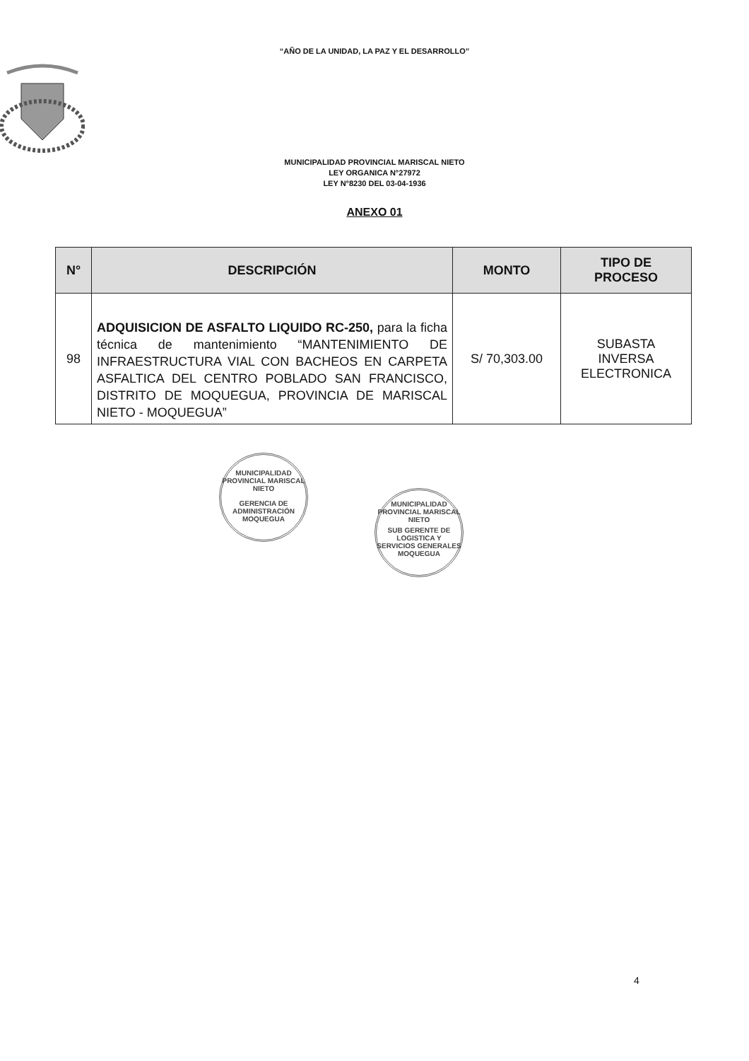“AÑO DE LA UNIDAD, LA PAZ Y EL DESARROLLO”
MUNICIPALIDAD PROVINCIAL MARISCAL NIETO
LEY ORGANICA N°27972
LEY N°8230 DEL 03-04-1936
ANEXO 01
| N° | DESCRIPCIÓN | MONTO | TIPO DE PROCESO |
| --- | --- | --- | --- |
| 98 | ADQUISICION DE ASFALTO LIQUIDO RC-250, para la ficha técnica de mantenimiento “MANTENIMIENTO DE INFRAESTRUCTURA VIAL CON BACHEOS EN CARPETA ASFALTICA DEL CENTRO POBLADO SAN FRANCISCO, DISTRITO DE MOQUEGUA, PROVINCIA DE MARISCAL NIETO - MOQUEGUA” | S/ 70,303.00 | SUBASTA INVERSA ELECTRONICA |
MUNICIPALIDAD PROVINCIAL MARISCAL NIETO
GERENCIA DE ADMINISTRACIÓN
MOQUEGUA
MUNICIPALIDAD PROVINCIAL MARISCAL NIETO
SUB GERENTE DE LOGISTICA Y SERVICIOS GENERALES
MOQUEGUA
4